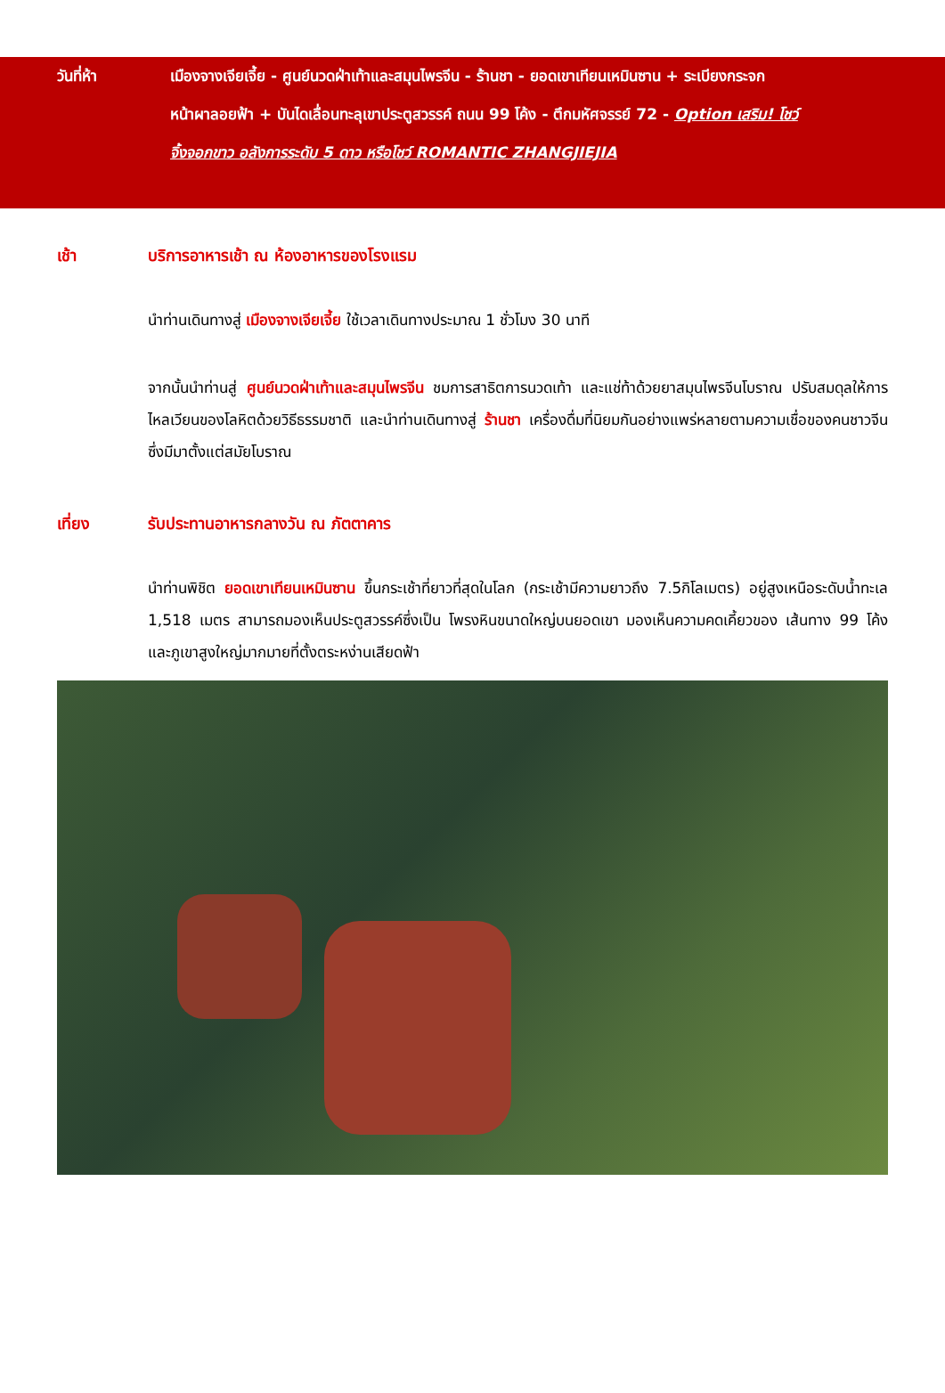วันที่ห้า เมืองจางเจียเจี้ย - ศูนย์นวดฝ่าเท้าและสมุนไพรจีน - ร้านชา - ยอดเขาเทียนเหมินซาน + ระเบียงกระจก
หน้าผาลอยฟ้า + บันไดเลื่อนทะลุเขาประตูสวรรค์ ถนน 99 โค้ง - ตึกมหัศจรรย์ 72 - Option เสริม! โชว์
จิ้งจอกขาว อลังการระดับ 5 ดาว หรือโชว์ ROMANTIC ZHANGJIEJIA
เช้า บริการอาหารเช้า ณ ห้องอาหารของโรงแรม
นำท่านเดินทางสู่ เมืองจางเจียเจี้ย ใช้เวลาเดินทางประมาณ 1 ชั่วโมง 30 นาที
จากนั้นนำท่านสู่ ศูนย์นวดฝ่าเท้าและสมุนไพรจีน ชมการสาธิตการนวดเท้า และแช่ท้าด้วยยาสมุนไพรจีนโบราณ ปรับสมดุลให้การ ไหลเวียนของโลหิตด้วยวิธีธรรมชาติ และนำท่านเดินทางสู่ ร้านชา เครื่องดื่มที่นิยมกันอย่างแพร่หลายตามความเชื่อของคนชาวจีนซึ่งมีมาตั้งแต่สมัยโบราณ
เที่ยง รับประทานอาหารกลางวัน ณ ภัตตาคาร
นำท่านพิชิต ยอดเขาเทียนเหมินซาน ขึ้นกระเช้าที่ยาวที่สุดในโลก (กระเช้ามีความยาวถึง 7.5กิโลเมตร) อยู่สูงเหนือระดับน้ำทะเล 1,518 เมตร สามารถมองเห็นประตูสวรรค์ซึ่งเป็น โพรงหินขนาดใหญ่บนยอดเขา มองเห็นความคดเคี้ยวของ เส้นทาง 99 โค้ง และภูเขาสูงใหญ่มากมายที่ตั้งตระหง่านเสียดฟ้า